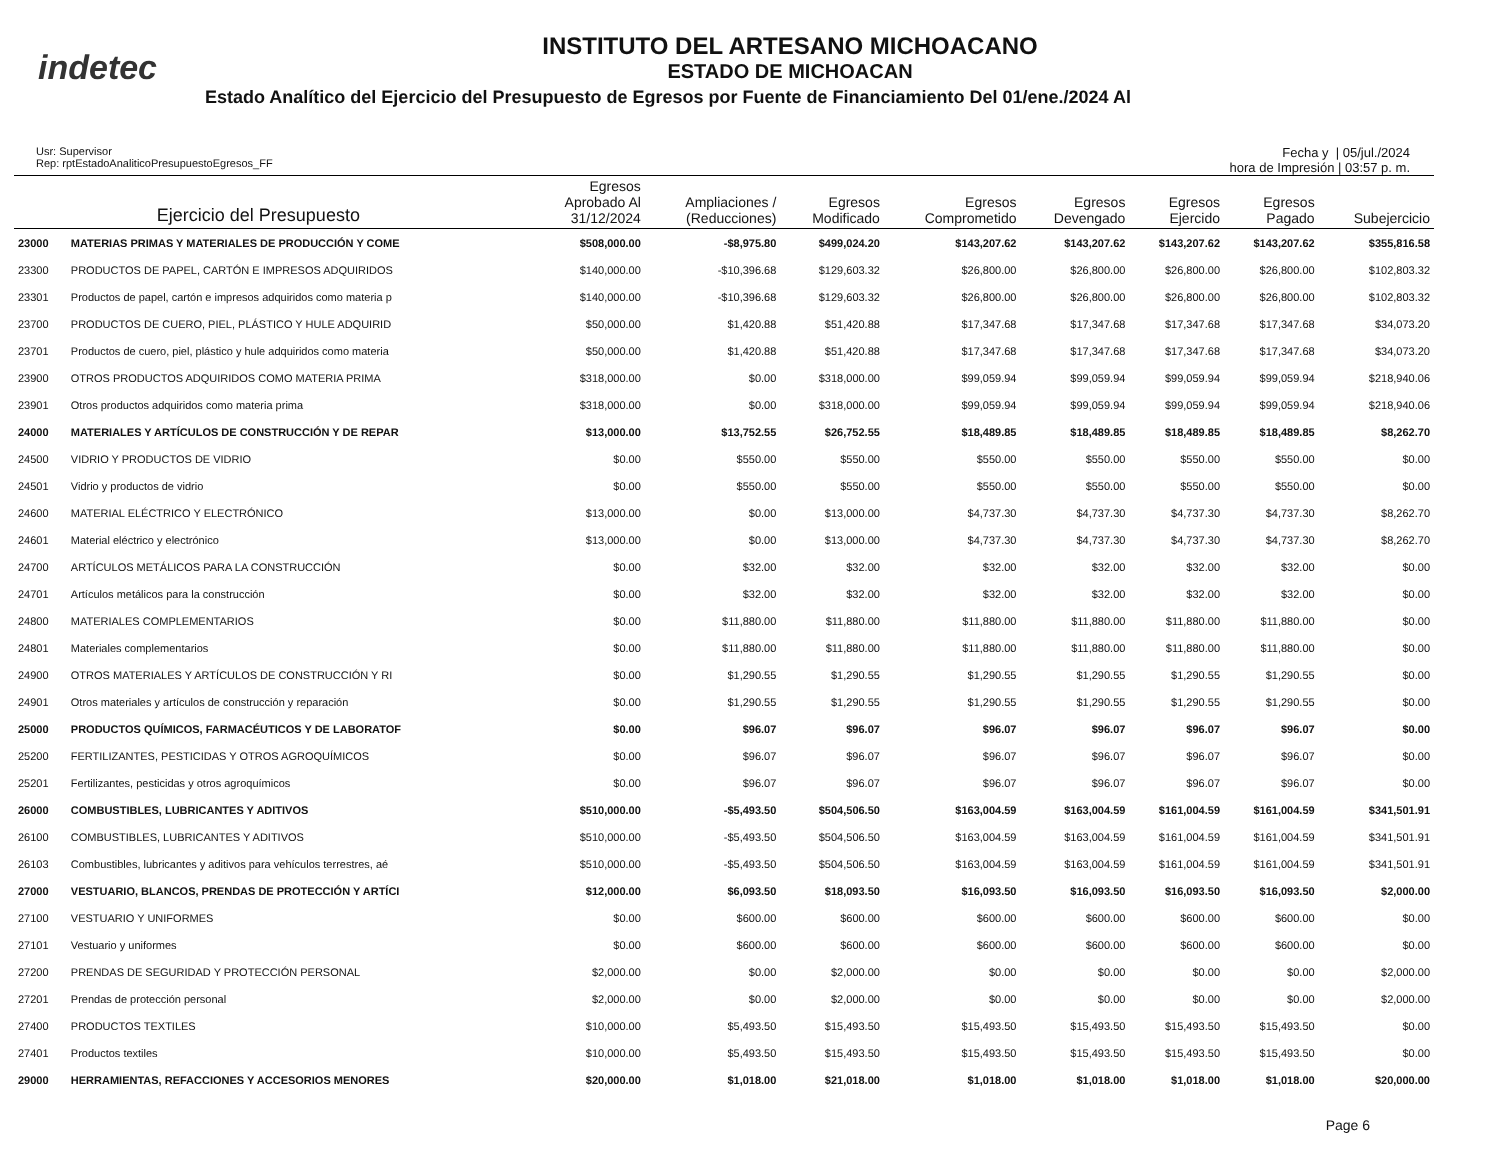indetec
INSTITUTO DEL ARTESANO MICHOACANO
ESTADO DE MICHOACAN
Estado Analítico del Ejercicio del Presupuesto de Egresos por Fuente de Financiamiento Del 01/ene./2024 Al
Usr: Supervisor
Rep: rptEstadoAnaliticoPresupuestoEgresos_FF
Fecha y | 05/jul./2024
hora de Impresión | 03:57 p. m.
| | Ejercicio del Presupuesto | Egresos Aprobado Al 31/12/2024 | Ampliaciones / (Reducciones) | Egresos Modificado | Egresos Comprometido | Egresos Devengado | Egresos Ejercido | Egresos Pagado | Subejercicio |
| --- | --- | --- | --- | --- | --- | --- | --- | --- | --- |
| 23000 | MATERIAS PRIMAS Y MATERIALES DE PRODUCCIÓN Y COME | $508,000.00 | -$8,975.80 | $499,024.20 | $143,207.62 | $143,207.62 | $143,207.62 | $143,207.62 | $355,816.58 |
| 23300 | PRODUCTOS DE PAPEL, CARTÓN E IMPRESOS ADQUIRIDOS | $140,000.00 | -$10,396.68 | $129,603.32 | $26,800.00 | $26,800.00 | $26,800.00 | $26,800.00 | $102,803.32 |
| 23301 | Productos de papel, cartón e impresos adquiridos como materia p | $140,000.00 | -$10,396.68 | $129,603.32 | $26,800.00 | $26,800.00 | $26,800.00 | $26,800.00 | $102,803.32 |
| 23700 | PRODUCTOS DE CUERO, PIEL, PLÁSTICO Y HULE ADQUIRID | $50,000.00 | $1,420.88 | $51,420.88 | $17,347.68 | $17,347.68 | $17,347.68 | $17,347.68 | $34,073.20 |
| 23701 | Productos de cuero, piel, plástico y hule adquiridos como materia | $50,000.00 | $1,420.88 | $51,420.88 | $17,347.68 | $17,347.68 | $17,347.68 | $17,347.68 | $34,073.20 |
| 23900 | OTROS PRODUCTOS ADQUIRIDOS COMO MATERIA PRIMA | $318,000.00 | $0.00 | $318,000.00 | $99,059.94 | $99,059.94 | $99,059.94 | $99,059.94 | $218,940.06 |
| 23901 | Otros productos adquiridos como materia prima | $318,000.00 | $0.00 | $318,000.00 | $99,059.94 | $99,059.94 | $99,059.94 | $99,059.94 | $218,940.06 |
| 24000 | MATERIALES Y ARTÍCULOS DE CONSTRUCCIÓN Y DE REPAR | $13,000.00 | $13,752.55 | $26,752.55 | $18,489.85 | $18,489.85 | $18,489.85 | $18,489.85 | $8,262.70 |
| 24500 | VIDRIO Y PRODUCTOS DE VIDRIO | $0.00 | $550.00 | $550.00 | $550.00 | $550.00 | $550.00 | $550.00 | $0.00 |
| 24501 | Vidrio y productos de vidrio | $0.00 | $550.00 | $550.00 | $550.00 | $550.00 | $550.00 | $550.00 | $0.00 |
| 24600 | MATERIAL ELÉCTRICO Y ELECTRÓNICO | $13,000.00 | $0.00 | $13,000.00 | $4,737.30 | $4,737.30 | $4,737.30 | $4,737.30 | $8,262.70 |
| 24601 | Material eléctrico y electrónico | $13,000.00 | $0.00 | $13,000.00 | $4,737.30 | $4,737.30 | $4,737.30 | $4,737.30 | $8,262.70 |
| 24700 | ARTÍCULOS METÁLICOS PARA LA CONSTRUCCIÓN | $0.00 | $32.00 | $32.00 | $32.00 | $32.00 | $32.00 | $32.00 | $0.00 |
| 24701 | Artículos metálicos para la construcción | $0.00 | $32.00 | $32.00 | $32.00 | $32.00 | $32.00 | $32.00 | $0.00 |
| 24800 | MATERIALES COMPLEMENTARIOS | $0.00 | $11,880.00 | $11,880.00 | $11,880.00 | $11,880.00 | $11,880.00 | $11,880.00 | $0.00 |
| 24801 | Materiales complementarios | $0.00 | $11,880.00 | $11,880.00 | $11,880.00 | $11,880.00 | $11,880.00 | $11,880.00 | $0.00 |
| 24900 | OTROS MATERIALES Y ARTÍCULOS DE CONSTRUCCIÓN Y RI | $0.00 | $1,290.55 | $1,290.55 | $1,290.55 | $1,290.55 | $1,290.55 | $1,290.55 | $0.00 |
| 24901 | Otros materiales y artículos de construcción y reparación | $0.00 | $1,290.55 | $1,290.55 | $1,290.55 | $1,290.55 | $1,290.55 | $1,290.55 | $0.00 |
| 25000 | PRODUCTOS QUÍMICOS, FARMACÉUTICOS Y DE LABORATOF | $0.00 | $96.07 | $96.07 | $96.07 | $96.07 | $96.07 | $96.07 | $0.00 |
| 25200 | FERTILIZANTES, PESTICIDAS Y OTROS AGROQUÍMICOS | $0.00 | $96.07 | $96.07 | $96.07 | $96.07 | $96.07 | $96.07 | $0.00 |
| 25201 | Fertilizantes, pesticidas y otros agroquímicos | $0.00 | $96.07 | $96.07 | $96.07 | $96.07 | $96.07 | $96.07 | $0.00 |
| 26000 | COMBUSTIBLES, LUBRICANTES Y ADITIVOS | $510,000.00 | -$5,493.50 | $504,506.50 | $163,004.59 | $163,004.59 | $161,004.59 | $161,004.59 | $341,501.91 |
| 26100 | COMBUSTIBLES, LUBRICANTES Y ADITIVOS | $510,000.00 | -$5,493.50 | $504,506.50 | $163,004.59 | $163,004.59 | $161,004.59 | $161,004.59 | $341,501.91 |
| 26103 | Combustibles, lubricantes y aditivos para vehículos terrestres, aé | $510,000.00 | -$5,493.50 | $504,506.50 | $163,004.59 | $163,004.59 | $161,004.59 | $161,004.59 | $341,501.91 |
| 27000 | VESTUARIO, BLANCOS, PRENDAS DE PROTECCIÓN Y ARTÍCI | $12,000.00 | $6,093.50 | $18,093.50 | $16,093.50 | $16,093.50 | $16,093.50 | $16,093.50 | $2,000.00 |
| 27100 | VESTUARIO Y UNIFORMES | $0.00 | $600.00 | $600.00 | $600.00 | $600.00 | $600.00 | $600.00 | $0.00 |
| 27101 | Vestuario y uniformes | $0.00 | $600.00 | $600.00 | $600.00 | $600.00 | $600.00 | $600.00 | $0.00 |
| 27200 | PRENDAS DE SEGURIDAD Y PROTECCIÓN PERSONAL | $2,000.00 | $0.00 | $2,000.00 | $0.00 | $0.00 | $0.00 | $0.00 | $2,000.00 |
| 27201 | Prendas de protección personal | $2,000.00 | $0.00 | $2,000.00 | $0.00 | $0.00 | $0.00 | $0.00 | $2,000.00 |
| 27400 | PRODUCTOS TEXTILES | $10,000.00 | $5,493.50 | $15,493.50 | $15,493.50 | $15,493.50 | $15,493.50 | $15,493.50 | $0.00 |
| 27401 | Productos textiles | $10,000.00 | $5,493.50 | $15,493.50 | $15,493.50 | $15,493.50 | $15,493.50 | $15,493.50 | $0.00 |
| 29000 | HERRAMIENTAS, REFACCIONES Y ACCESORIOS MENORES | $20,000.00 | $1,018.00 | $21,018.00 | $1,018.00 | $1,018.00 | $1,018.00 | $1,018.00 | $20,000.00 |
Page 6